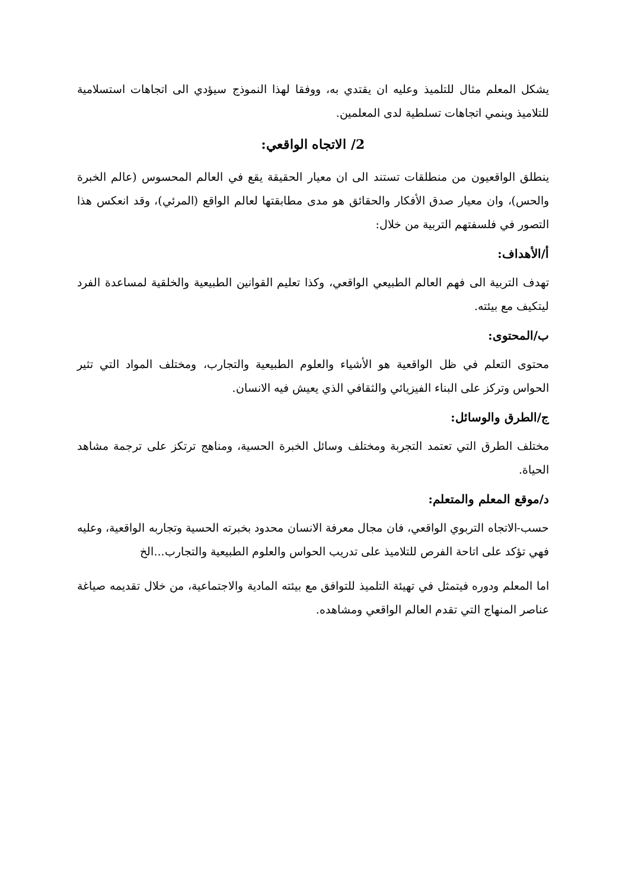يشكل المعلم مثال للتلميذ وعليه ان يقتدي به، ووفقا لهذا النموذج سيؤدي الى اتجاهات استسلامية للتلاميذ وينمي اتجاهات تسلطية لدى المعلمين.
2/ الاتجاه الواقعي:
ينطلق الواقعيون من منطلقات تستند الى ان معيار الحقيقة يقع في العالم المحسوس (عالم الخبرة والحس)، وان معيار صدق الأفكار والحقائق هو مدى مطابقتها لعالم الواقع (المرئي)، وقد انعكس هذا التصور في فلسفتهم التربية من خلال:
أ/الأهداف:
تهدف التربية الى فهم العالم الطبيعي الواقعي، وكذا تعليم القوانين الطبيعية والخلقية لمساعدة الفرد ليتكيف مع بيئته.
ب/المحتوى:
محتوى التعلم في ظل الواقعية هو الأشياء والعلوم الطبيعية والتجارب، ومختلف المواد التي تثير الحواس وتركز على البناء الفيزيائي والثقافي الذي يعيش فيه الانسان.
ج/الطرق والوسائل:
مختلف الطرق التي تعتمد التجربة ومختلف وسائل الخبرة الحسية، ومناهج ترتكز على ترجمة مشاهد الحياة.
د/موقع المعلم والمتعلم:
حسب-الاتجاه التربوي الواقعي، فان مجال معرفة الانسان محدود بخبرته الحسية وتجاربه الواقعية، وعليه فهي تؤكد على اتاحة الفرص للتلاميذ على تدريب الحواس والعلوم الطبيعية والتجارب...الخ
اما المعلم ودوره فيتمثل في تهيئة التلميذ للتوافق مع بيئته المادية والاجتماعية، من خلال تقديمه صياغة عناصر المنهاج التي تقدم العالم الواقعي ومشاهده.